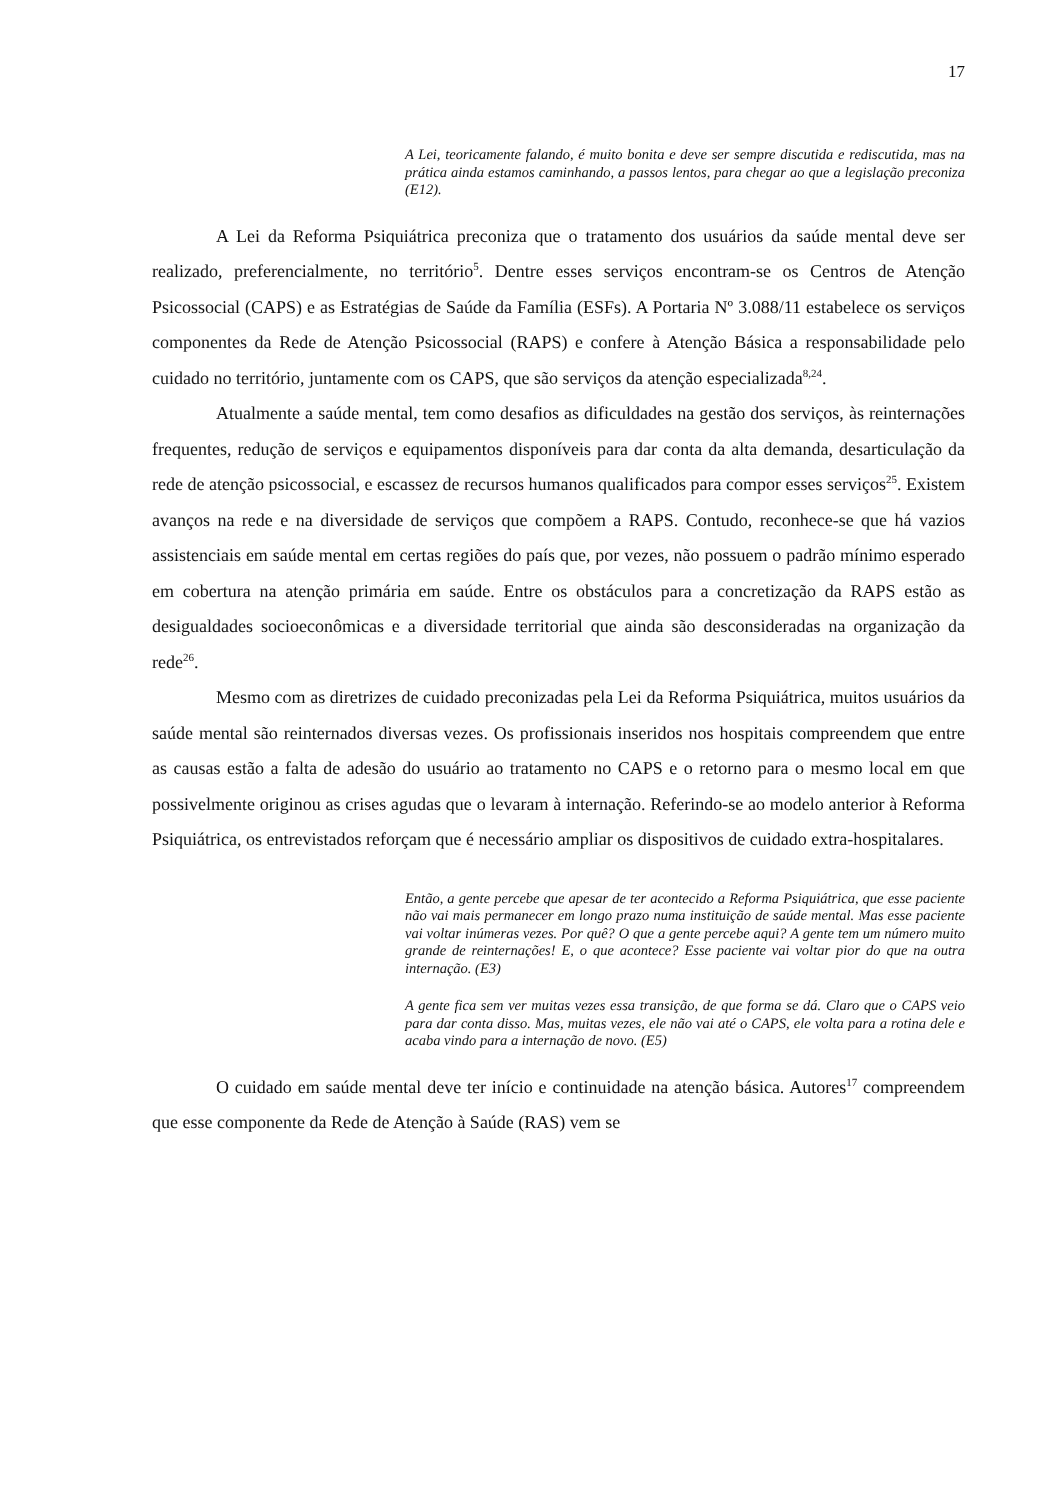17
A Lei, teoricamente falando, é muito bonita e deve ser sempre discutida e rediscutida, mas na prática ainda estamos caminhando, a passos lentos, para chegar ao que a legislação preconiza (E12).
A Lei da Reforma Psiquiátrica preconiza que o tratamento dos usuários da saúde mental deve ser realizado, preferencialmente, no território<sup>5</sup>. Dentre esses serviços encontram-se os Centros de Atenção Psicossocial (CAPS) e as Estratégias de Saúde da Família (ESFs). A Portaria Nº 3.088/11 estabelece os serviços componentes da Rede de Atenção Psicossocial (RAPS) e confere à Atenção Básica a responsabilidade pelo cuidado no território, juntamente com os CAPS, que são serviços da atenção especializada<sup>8,24</sup>.
Atualmente a saúde mental, tem como desafios as dificuldades na gestão dos serviços, às reinternações frequentes, redução de serviços e equipamentos disponíveis para dar conta da alta demanda, desarticulação da rede de atenção psicossocial, e escassez de recursos humanos qualificados para compor esses serviços<sup>25</sup>. Existem avanços na rede e na diversidade de serviços que compõem a RAPS. Contudo, reconhece-se que há vazios assistenciais em saúde mental em certas regiões do país que, por vezes, não possuem o padrão mínimo esperado em cobertura na atenção primária em saúde. Entre os obstáculos para a concretização da RAPS estão as desigualdades socioeconômicas e a diversidade territorial que ainda são desconsideradas na organização da rede<sup>26</sup>.
Mesmo com as diretrizes de cuidado preconizadas pela Lei da Reforma Psiquiátrica, muitos usuários da saúde mental são reinternados diversas vezes. Os profissionais inseridos nos hospitais compreendem que entre as causas estão a falta de adesão do usuário ao tratamento no CAPS e o retorno para o mesmo local em que possivelmente originou as crises agudas que o levaram à internação. Referindo-se ao modelo anterior à Reforma Psiquiátrica, os entrevistados reforçam que é necessário ampliar os dispositivos de cuidado extra-hospitalares.
Então, a gente percebe que apesar de ter acontecido a Reforma Psiquiátrica, que esse paciente não vai mais permanecer em longo prazo numa instituição de saúde mental. Mas esse paciente vai voltar inúmeras vezes. Por quê? O que a gente percebe aqui? A gente tem um número muito grande de reinternações! E, o que acontece? Esse paciente vai voltar pior do que na outra internação. (E3)
A gente fica sem ver muitas vezes essa transição, de que forma se dá. Claro que o CAPS veio para dar conta disso. Mas, muitas vezes, ele não vai até o CAPS, ele volta para a rotina dele e acaba vindo para a internação de novo. (E5)
O cuidado em saúde mental deve ter início e continuidade na atenção básica. Autores<sup>17</sup> compreendem que esse componente da Rede de Atenção à Saúde (RAS) vem se